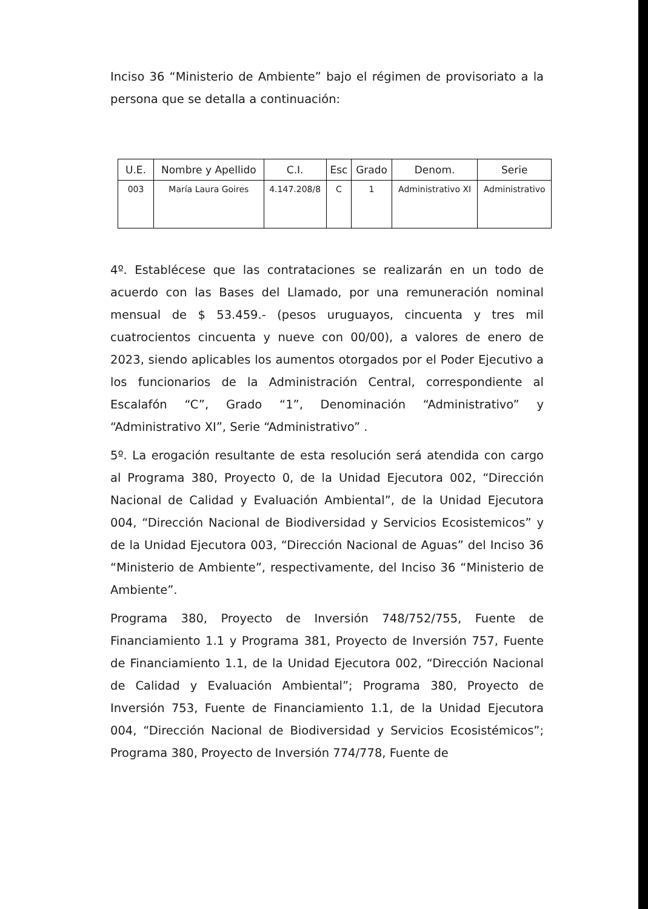Inciso 36 “Ministerio de Ambiente” bajo el régimen de provisoriato a la persona que se detalla a continuación:
| U.E. | Nombre y Apellido | C.I. | Esc | Grado | Denom. | Serie |
| 003 | María Laura Goires | 4.147.208/8 | C | 1 | Administrativo XI | Administrativo |
4º. Establécese que las contrataciones se realizarán en un todo de acuerdo con las Bases del Llamado, por una remuneración nominal mensual de $ 53.459.- (pesos uruguayos, cincuenta y tres mil cuatrocientos cincuenta y nueve con 00/00), a valores de enero de 2023, siendo aplicables los aumentos otorgados por el Poder Ejecutivo a los funcionarios de la Administración Central, correspondiente al Escalafón “C”, Grado “1”, Denominación “Administrativo” y “Administrativo XI”, Serie “Administrativo” .
5º. La erogación resultante de esta resolución será atendida con cargo al Programa 380, Proyecto 0, de la Unidad Ejecutora 002, “Dirección Nacional de Calidad y Evaluación Ambiental”, de la Unidad Ejecutora 004, “Dirección Nacional de Biodiversidad y Servicios Ecosistemicos” y de la Unidad Ejecutora 003, “Dirección Nacional de Aguas” del Inciso 36 “Ministerio de Ambiente”, respectivamente, del Inciso 36 “Ministerio de Ambiente”.
Programa 380, Proyecto de Inversión 748/752/755, Fuente de Financiamiento 1.1 y Programa 381, Proyecto de Inversión 757, Fuente de Financiamiento 1.1, de la Unidad Ejecutora 002, “Dirección Nacional de Calidad y Evaluación Ambiental”; Programa 380, Proyecto de Inversión 753, Fuente de Financiamiento 1.1, de la Unidad Ejecutora 004, “Dirección Nacional de Biodiversidad y Servicios Ecosistémicos”; Programa 380, Proyecto de Inversión 774/778, Fuente de